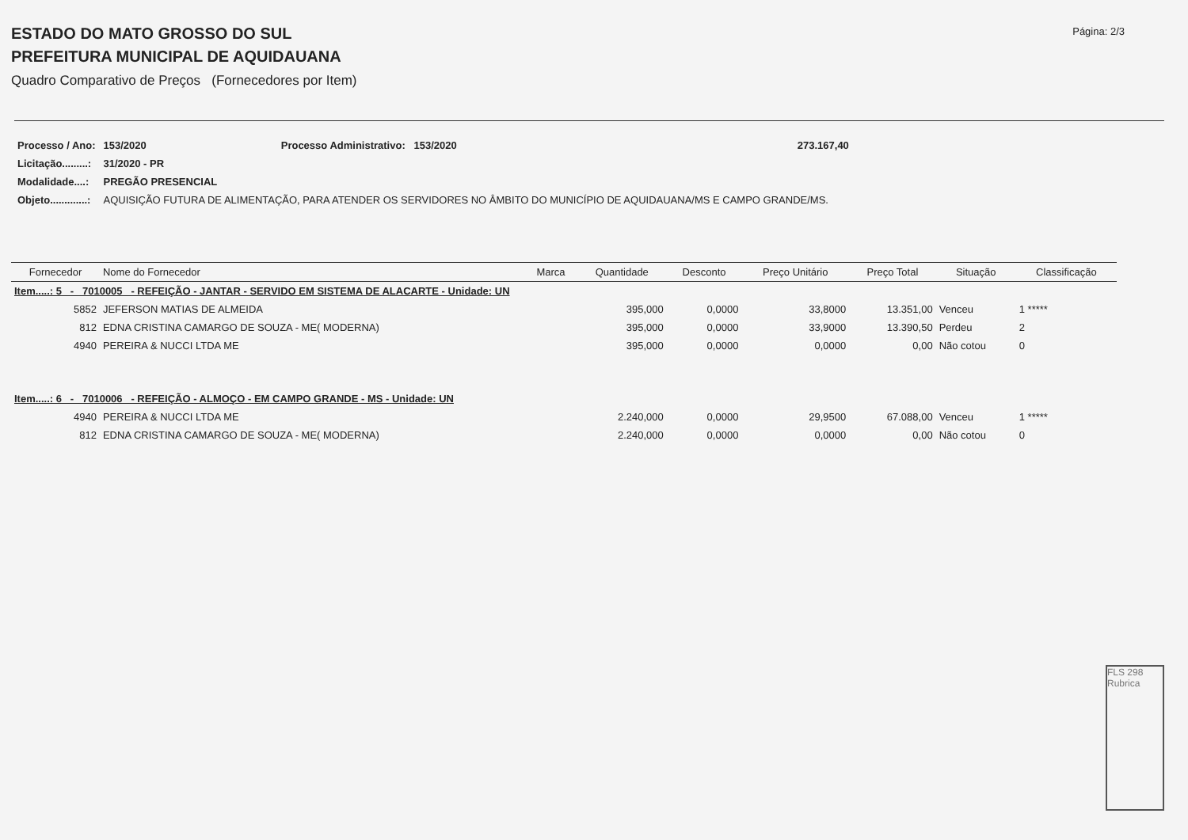ESTADO DO MATO GROSSO DO SUL
PREFEITURA MUNICIPAL DE AQUIDAUANA
Quadro Comparativo de Preços (Fornecedores por Item)
Página: 2/3
| Processo / Ano: | 153/2020 | Processo Administrativo: 153/2020 | 273.167,40 |
| Licitação.........: | 31/2020 - PR | | |
| Modalidade....: | PREGÃO PRESENCIAL | | |
| Objeto.............: | AQUISIÇÃO FUTURA DE ALIMENTAÇÃO, PARA ATENDER OS SERVIDORES NO ÂMBITO DO MUNICÍPIO DE AQUIDAUANA/MS E CAMPO GRANDE/MS. | | |
| Fornecedor | Nome do Fornecedor | Marca | Quantidade | Desconto | Preço Unitário | Preço Total | Situação | Classificação |
| --- | --- | --- | --- | --- | --- | --- | --- | --- |
| Item.....: 5 - 7010005 - REFEIÇÃO - JANTAR - SERVIDO EM SISTEMA DE ALACARTE - Unidade: UN | | | | | | | | |
| 5852 | JEFERSON MATIAS DE ALMEIDA | | 395,000 | 0,0000 | 33,8000 | 13.351,00 | Venceu | 1 ***** |
| 812 | EDNA CRISTINA CAMARGO DE SOUZA - ME( MODERNA) | | 395,000 | 0,0000 | 33,9000 | 13.390,50 | Perdeu | 2 |
| 4940 | PEREIRA & NUCCI LTDA ME | | 395,000 | 0,0000 | 0,0000 | 0,00 | Não cotou | 0 |
| Item.....: 6 - 7010006 - REFEIÇÃO - ALMOÇO - EM CAMPO GRANDE - MS - Unidade: UN | | | | | | | | |
| 4940 | PEREIRA & NUCCI LTDA ME | | 2.240,000 | 0,0000 | 29,9500 | 67.088,00 | Venceu | 1 ***** |
| 812 | EDNA CRISTINA CAMARGO DE SOUZA - ME( MODERNA) | | 2.240,000 | 0,0000 | 0,0000 | 0,00 | Não cotou | 0 |
FLS 298 Rubrica